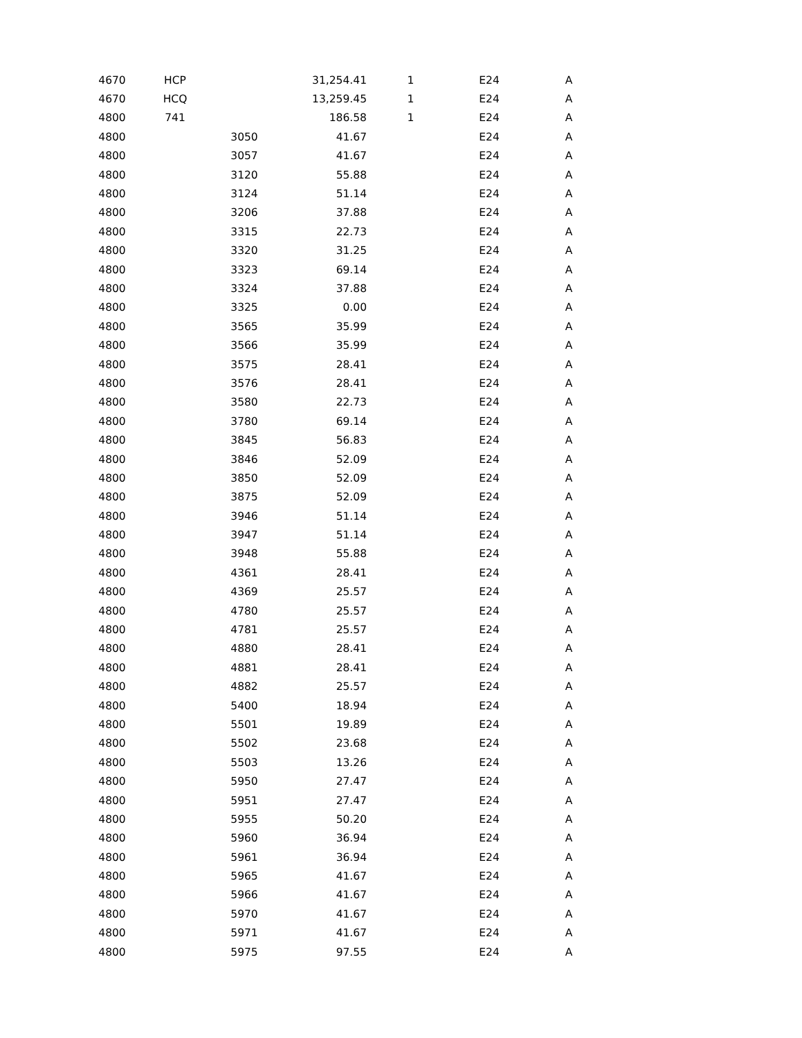| 4670 | HCP | | 31,254.41 | 1 | E24 | A |
| 4670 | HCQ | | 13,259.45 | 1 | E24 | A |
| 4800 | 741 | | 186.58 | 1 | E24 | A |
| 4800 | | 3050 | 41.67 | | E24 | A |
| 4800 | | 3057 | 41.67 | | E24 | A |
| 4800 | | 3120 | 55.88 | | E24 | A |
| 4800 | | 3124 | 51.14 | | E24 | A |
| 4800 | | 3206 | 37.88 | | E24 | A |
| 4800 | | 3315 | 22.73 | | E24 | A |
| 4800 | | 3320 | 31.25 | | E24 | A |
| 4800 | | 3323 | 69.14 | | E24 | A |
| 4800 | | 3324 | 37.88 | | E24 | A |
| 4800 | | 3325 | 0.00 | | E24 | A |
| 4800 | | 3565 | 35.99 | | E24 | A |
| 4800 | | 3566 | 35.99 | | E24 | A |
| 4800 | | 3575 | 28.41 | | E24 | A |
| 4800 | | 3576 | 28.41 | | E24 | A |
| 4800 | | 3580 | 22.73 | | E24 | A |
| 4800 | | 3780 | 69.14 | | E24 | A |
| 4800 | | 3845 | 56.83 | | E24 | A |
| 4800 | | 3846 | 52.09 | | E24 | A |
| 4800 | | 3850 | 52.09 | | E24 | A |
| 4800 | | 3875 | 52.09 | | E24 | A |
| 4800 | | 3946 | 51.14 | | E24 | A |
| 4800 | | 3947 | 51.14 | | E24 | A |
| 4800 | | 3948 | 55.88 | | E24 | A |
| 4800 | | 4361 | 28.41 | | E24 | A |
| 4800 | | 4369 | 25.57 | | E24 | A |
| 4800 | | 4780 | 25.57 | | E24 | A |
| 4800 | | 4781 | 25.57 | | E24 | A |
| 4800 | | 4880 | 28.41 | | E24 | A |
| 4800 | | 4881 | 28.41 | | E24 | A |
| 4800 | | 4882 | 25.57 | | E24 | A |
| 4800 | | 5400 | 18.94 | | E24 | A |
| 4800 | | 5501 | 19.89 | | E24 | A |
| 4800 | | 5502 | 23.68 | | E24 | A |
| 4800 | | 5503 | 13.26 | | E24 | A |
| 4800 | | 5950 | 27.47 | | E24 | A |
| 4800 | | 5951 | 27.47 | | E24 | A |
| 4800 | | 5955 | 50.20 | | E24 | A |
| 4800 | | 5960 | 36.94 | | E24 | A |
| 4800 | | 5961 | 36.94 | | E24 | A |
| 4800 | | 5965 | 41.67 | | E24 | A |
| 4800 | | 5966 | 41.67 | | E24 | A |
| 4800 | | 5970 | 41.67 | | E24 | A |
| 4800 | | 5971 | 41.67 | | E24 | A |
| 4800 | | 5975 | 97.55 | | E24 | A |